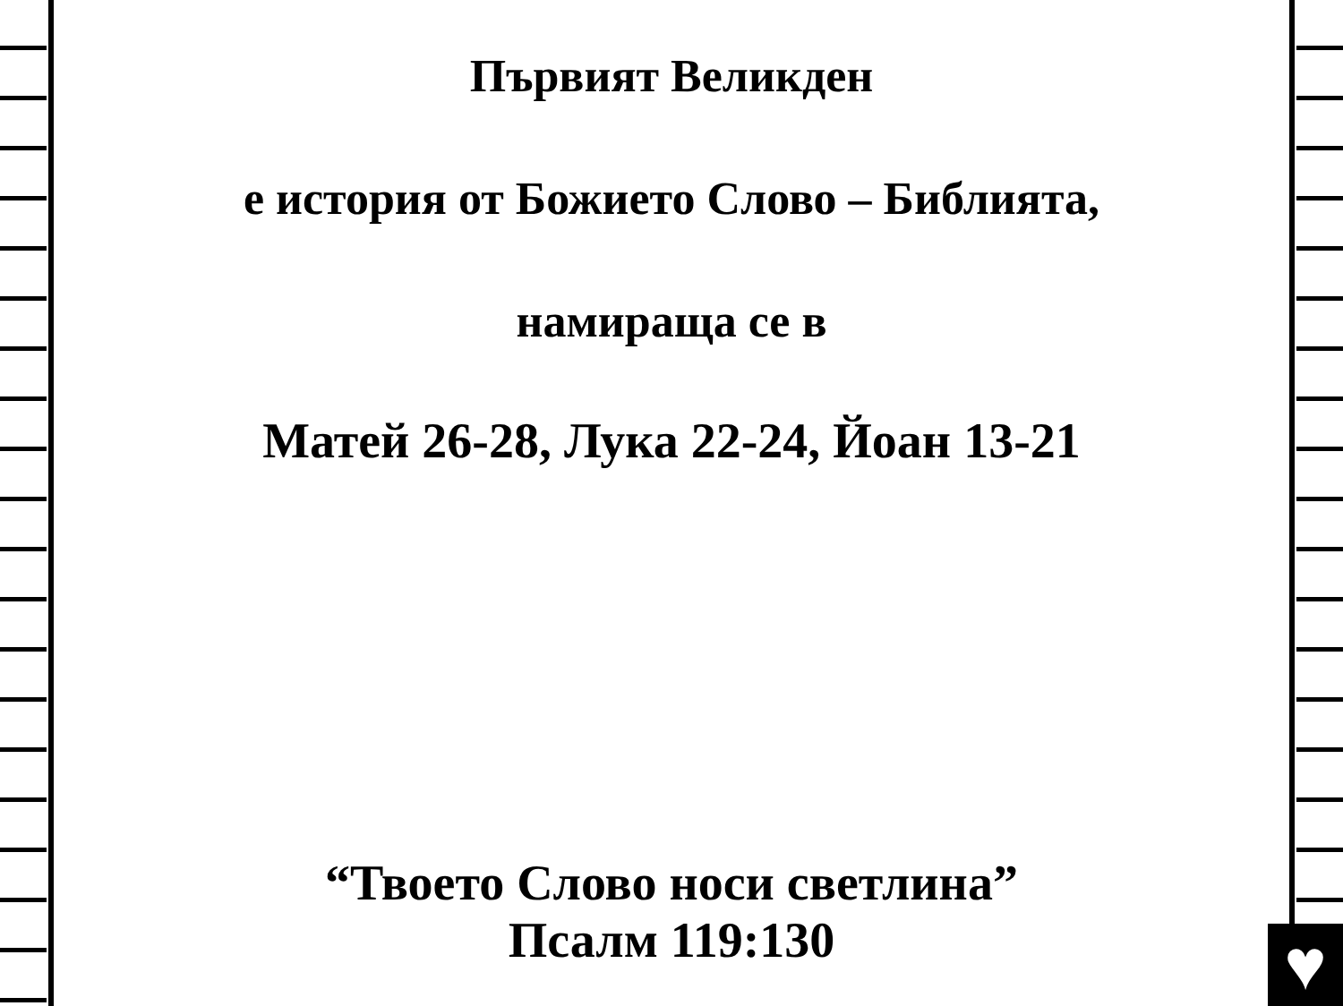Първият Великден
е история от Божието Слово – Библията,
намираща се в
Матей 26-28, Лука 22-24, Йоан 13-21
“Твоето Слово носи светлина”
Псалм 119:130
♥